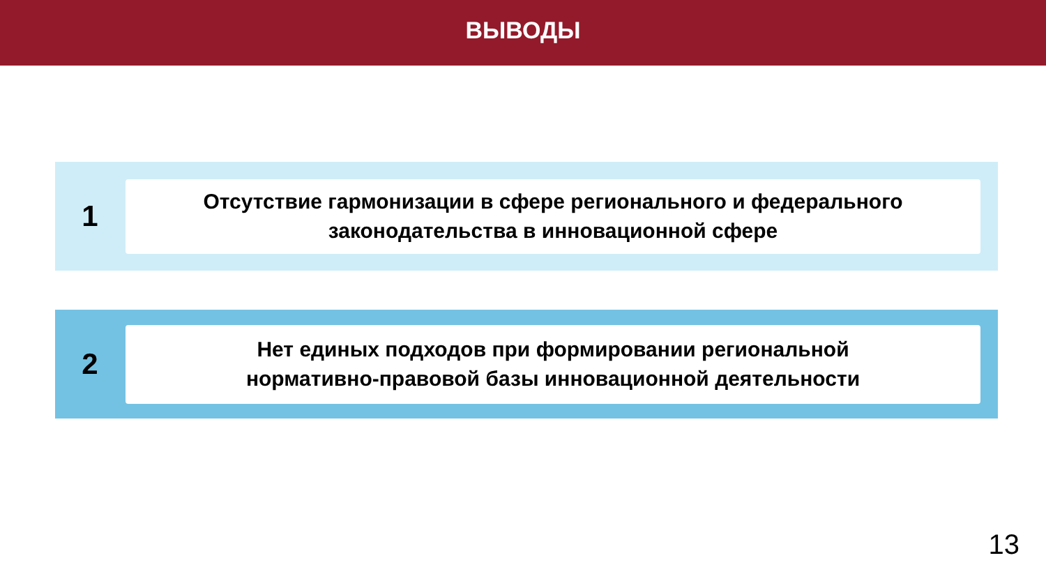ВЫВОДЫ
1
Отсутствие гармонизации в сфере регионального и федерального
законодательства в инновационной сфере
2
Нет единых подходов при формировании региональной
нормативно-правовой базы инновационной деятельности
13